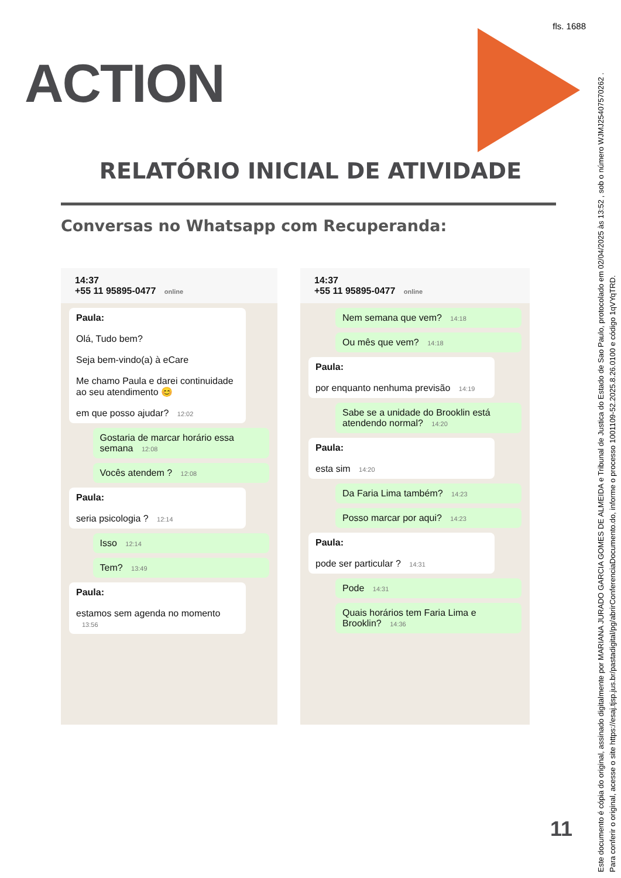fls. 1688
ACTION
RELATÓRIO INICIAL DE ATIVIDADE
Conversas no Whatsapp com Recuperanda:
14:37
+55 11 95895-0477 online
Paula:
Olá, Tudo bem?
Seja bem-vindo(a) à eCare
Me chamo Paula e darei continuidade ao seu atendimento 😊
em que posso ajudar? 12:02
Gostaria de marcar horário essa semana 12:08
Vocês atendem ? 12:08
Paula:
seria psicologia ? 12:14
Isso 12:14
Tem? 13:49
Paula:
estamos sem agenda no momento 13:56
14:37
+55 11 95895-0477 online
Nem semana que vem? 14:18
Ou mês que vem? 14:18
Paula:
por enquanto nenhuma previsão 14:19
Sabe se a unidade do Brooklin está atendendo normal? 14:20
Paula:
esta sim 14:20
Da Faria Lima também? 14:23
Posso marcar por aqui? 14:23
Paula:
pode ser particular ? 14:31
Pode 14:31
Quais horários tem Faria Lima e Brooklin? 14:36
11
Este documento é cópia do original, assinado digitalmente por MARIANA JURADO GARCIA GOMES DE ALMEIDA e Tribunal de Justica do Estado de Sao Paulo, protocolado em 02/04/2025 às 13:52 , sob o número WJMJ25407570262 .
Para conferir o original, acesse o site https://esaj.tjsp.jus.br/pastadigital/pg/abrirConferenciaDocumento.do, informe o processo 1001109-52.2025.8.26.0100 e código 1qVYqTRD.